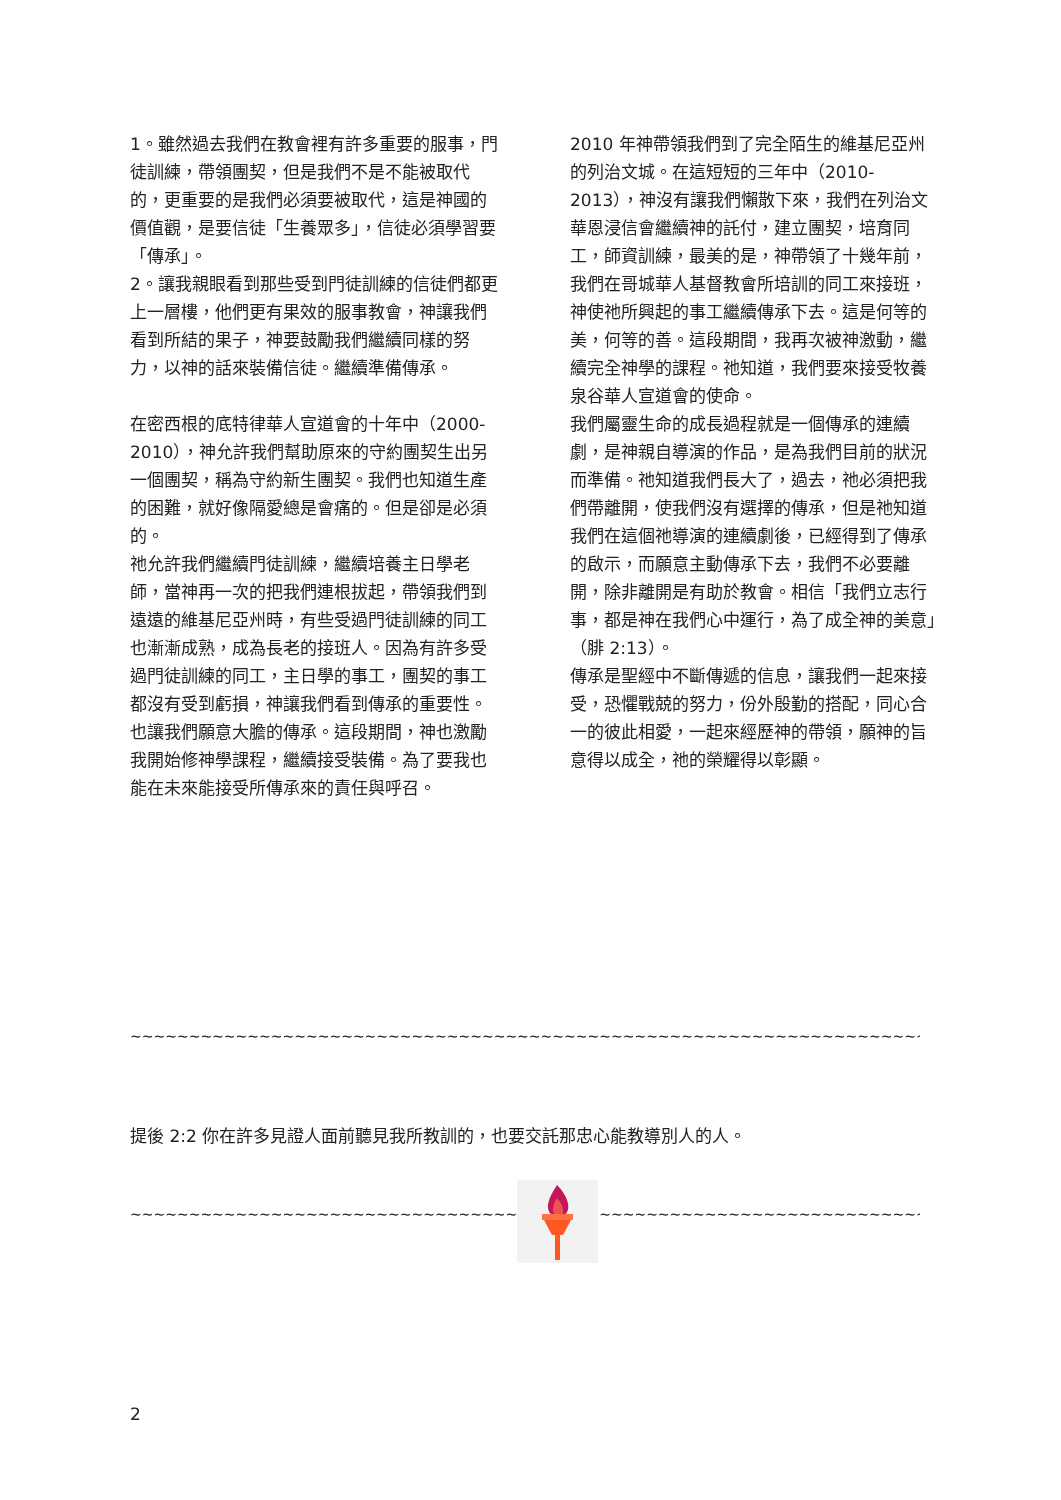1。雖然過去我們在教會裡有許多重要的服事，門徒訓練，帶領團契，但是我們不是不能被取代的，更重要的是我們必須要被取代，這是神國的價值觀，是要信徒「生養眾多」，信徒必須學習要「傳承」。
2。讓我親眼看到那些受到門徒訓練的信徒們都更上一層樓，他們更有果效的服事教會，神讓我們看到所結的果子，神要鼓勵我們繼續同樣的努力，以神的話來裝備信徒。繼續準備傳承。
在密西根的底特律華人宣道會的十年中（2000-2010），神允許我們幫助原來的守約團契生出另一個團契，稱為守約新生團契。我們也知道生產的困難，就好像隔愛總是會痛的。但是卻是必須的。
祂允許我們繼續門徒訓練，繼續培養主日學老師，當神再一次的把我們連根拔起，帶領我們到遠遠的維基尼亞州時，有些受過門徒訓練的同工也漸漸成熟，成為長老的接班人。因為有許多受過門徒訓練的同工，主日學的事工，團契的事工都沒有受到虧損，神讓我們看到傳承的重要性。也讓我們願意大膽的傳承。這段期間，神也激勵我開始修神學課程，繼續接受裝備。為了要我也能在未來能接受所傳承來的責任與呼召。
2010 年神帶領我們到了完全陌生的維基尼亞州的列治文城。在這短短的三年中（2010-2013），神沒有讓我們懶散下來，我們在列治文華恩浸信會繼續神的託付，建立團契，培育同工，師資訓練，最美的是，神帶領了十幾年前，我們在哥城華人基督教會所培訓的同工來接班，神使祂所興起的事工繼續傳承下去。這是何等的美，何等的善。這段期間，我再次被神激動，繼續完全神學的課程。祂知道，我們要來接受牧養泉谷華人宣道會的使命。
我們屬靈生命的成長過程就是一個傳承的連續劇，是神親自導演的作品，是為我們目前的狀況而準備。祂知道我們長大了，過去，祂必須把我們帶離開，使我們沒有選擇的傳承，但是祂知道我們在這個祂導演的連續劇後，已經得到了傳承的啟示，而願意主動傳承下去，我們不必要離開，除非離開是有助於教會。相信「我們立志行事，都是神在我們心中運行，為了成全神的美意」（腓 2:13）。
傳承是聖經中不斷傳遞的信息，讓我們一起來接受，恐懼戰兢的努力，份外殷勤的搭配，同心合一的彼此相愛，一起來經歷神的帶領，願神的旨意得以成全，祂的榮耀得以彰顯。
~~~~~~~~~~~~~~~~~~~~~~~~~~~~~~~~~~~~~~~~~~~~~~~~~~~~~~~~~~~~~~~~~~~~~~~~~~~~~~~~~~~~~~~~~~~~~~~~~~~~~~~~~~~~~~~~
提後 2:2 你在許多見證人面前聽見我所教訓的，也要交託那忠心能教導別人的人。
~~~~~~~~~~~~~~~~~~~~~~~~~~~~~~~~~~~~~~~~~~~~~~~~~~~~~~~~~~~~~~~~~~~~~~~~~~~~~~~~~~~~~~~~~~~~~~~~~~~~~~~~~~~~~~~~
2